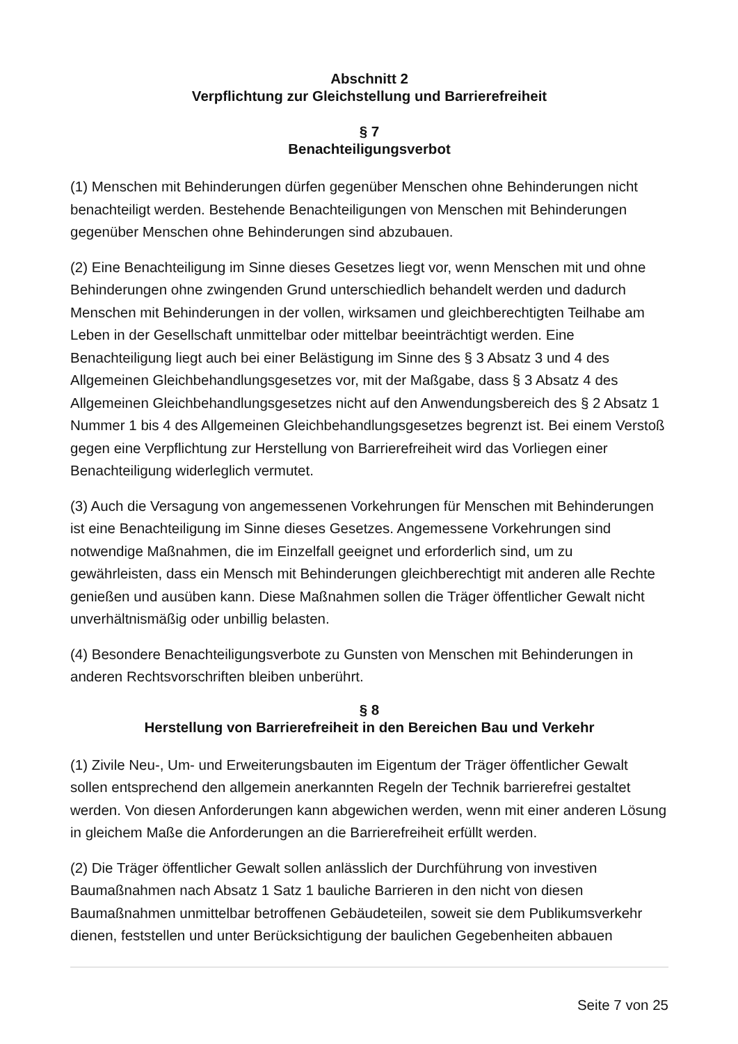Abschnitt 2
Verpflichtung zur Gleichstellung und Barrierefreiheit
§ 7
Benachteiligungsverbot
(1) Menschen mit Behinderungen dürfen gegenüber Menschen ohne Behinderungen nicht benachteiligt werden. Bestehende Benachteiligungen von Menschen mit Behinderungen gegenüber Menschen ohne Behinderungen sind abzubauen.
(2) Eine Benachteiligung im Sinne dieses Gesetzes liegt vor, wenn Menschen mit und ohne Behinderungen ohne zwingenden Grund unterschiedlich behandelt werden und dadurch Menschen mit Behinderungen in der vollen, wirksamen und gleichberechtigten Teilhabe am Leben in der Gesellschaft unmittelbar oder mittelbar beeinträchtigt werden. Eine Benachteiligung liegt auch bei einer Belästigung im Sinne des § 3 Absatz 3 und 4 des Allgemeinen Gleichbehandlungsgesetzes vor, mit der Maßgabe, dass § 3 Absatz 4 des Allgemeinen Gleichbehandlungsgesetzes nicht auf den Anwendungsbereich des § 2 Absatz 1 Nummer 1 bis 4 des Allgemeinen Gleichbehandlungsgesetzes begrenzt ist. Bei einem Verstoß gegen eine Verpflichtung zur Herstellung von Barrierefreiheit wird das Vorliegen einer Benachteiligung widerleglich vermutet.
(3) Auch die Versagung von angemessenen Vorkehrungen für Menschen mit Behinderungen ist eine Benachteiligung im Sinne dieses Gesetzes. Angemessene Vorkehrungen sind notwendige Maßnahmen, die im Einzelfall geeignet und erforderlich sind, um zu gewährleisten, dass ein Mensch mit Behinderungen gleichberechtigt mit anderen alle Rechte genießen und ausüben kann. Diese Maßnahmen sollen die Träger öffentlicher Gewalt nicht unverhältnismäßig oder unbillig belasten.
(4) Besondere Benachteiligungsverbote zu Gunsten von Menschen mit Behinderungen in anderen Rechtsvorschriften bleiben unberührt.
§ 8
Herstellung von Barrierefreiheit in den Bereichen Bau und Verkehr
(1) Zivile Neu-, Um- und Erweiterungsbauten im Eigentum der Träger öffentlicher Gewalt sollen entsprechend den allgemein anerkannten Regeln der Technik barrierefrei gestaltet werden. Von diesen Anforderungen kann abgewichen werden, wenn mit einer anderen Lösung in gleichem Maße die Anforderungen an die Barrierefreiheit erfüllt werden.
(2) Die Träger öffentlicher Gewalt sollen anlässlich der Durchführung von investiven Baumaßnahmen nach Absatz 1 Satz 1 bauliche Barrieren in den nicht von diesen Baumaßnahmen unmittelbar betroffenen Gebäudeteilen, soweit sie dem Publikumsverkehr dienen, feststellen und unter Berücksichtigung der baulichen Gegebenheiten abbauen
Seite 7 von 25